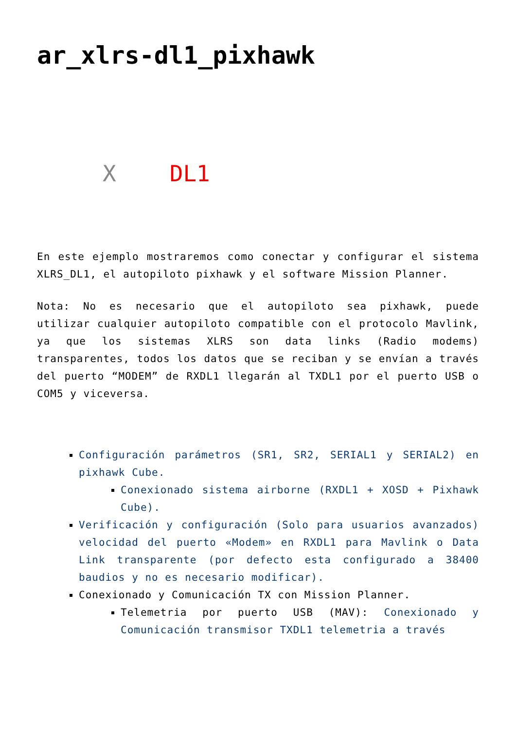ar_xlrs-dl1_pixhawk
X DL1
En este ejemplo mostraremos como conectar y configurar el sistema XLRS_DL1, el autopiloto pixhawk y el software Mission Planner.
Nota: No es necesario que el autopiloto sea pixhawk, puede utilizar cualquier autopiloto compatible con el protocolo Mavlink, ya que los sistemas XLRS son data links (Radio modems) transparentes, todos los datos que se reciban y se envían a través del puerto “MODEM” de RXDL1 llegarán al TXDL1 por el puerto USB o COM5 y viceversa.
Configuración parámetros (SR1, SR2, SERIAL1 y SERIAL2) en pixhawk Cube.
Conexionado sistema airborne (RXDL1 + XOSD + Pixhawk Cube).
Verificación y configuración (Solo para usuarios avanzados) velocidad del puerto «Modem» en RXDL1 para Mavlink o Data Link transparente (por defecto esta configurado a 38400 baudios y no es necesario modificar).
Conexionado y Comunicación TX con Mission Planner.
Telemetria por puerto USB (MAV): Conexionado y Comunicación transmisor TXDL1 telemetria a través